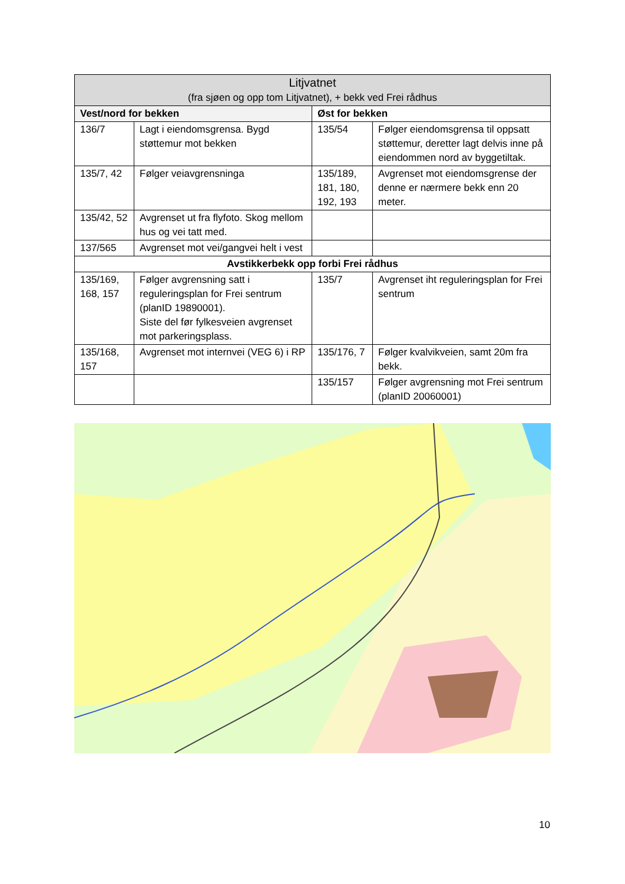| Litjvatnet (fra sjøen og opp tom Litjvatnet), + bekk ved Frei rådhus | | | |
| --- | --- | --- | --- |
| Vest/nord for bekken | | Øst for bekken | |
| 136/7 | Lagt i eiendomsgrensa. Bygd støttemur mot bekken | 135/54 | Følger eiendomsgrensa til oppsatt støttemur, deretter lagt delvis inne på eiendommen nord av byggetiltak. |
| 135/7, 42 | Følger veiavgrensninga | 135/189, 181, 180, 192, 193 | Avgrenset mot eiendomsgrense der denne er nærmere bekk enn 20 meter. |
| 135/42, 52 | Avgrenset ut fra flyfoto. Skog mellom hus og vei tatt med. | | |
| 137/565 | Avgrenset mot vei/gangvei helt i vest | | |
| Avstikkerbekk opp forbi Frei rådhus | | | |
| 135/169, 168, 157 | Følger avgrensning satt i reguleringsplan for Frei sentrum (planID 19890001). Siste del før fylkesveien avgrenset mot parkeringsplass. | 135/7 | Avgrenset iht reguleringsplan for Frei sentrum |
| 135/168, 157 | Avgrenset mot internvei (VEG 6) i RP | 135/176, 7 | Følger kvalvikveien, samt 20m fra bekk. |
| | | 135/157 | Følger avgrensning mot Frei sentrum (planID 20060001) |
10